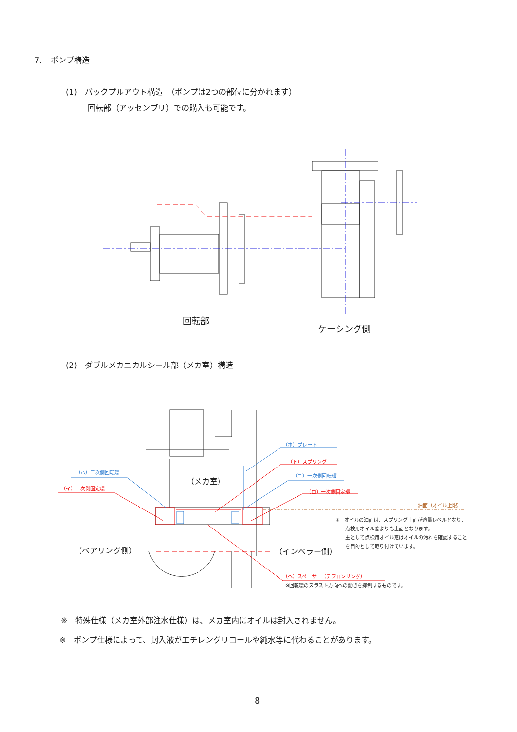7、　ポンプ構造
(1)　バックプルアウト構造　（ポンプは2つの部位に分かれます）
回転部（アッセンブリ）での購入も可能です。
回転部
ケーシング側
(2)　ダブルメカニカルシール部（メカ室）構造
（ホ）プレート
（ト）スプリング
（ハ）二次側回転環
（ニ）一次側回転環
（メカ室）
（イ）二次側固定環
（ロ）一次側固定環
油面（オイル上限）
※　オイルの油面は、スプリング上面が適量レベルとなり、
　　点検用オイル窓よりも上面となります。
　　主として点検用オイル窓はオイルの汚れを確認すること
　　を目的として取り付けています。
（ベアリング側） （インペラー側）
（ヘ）スペーサー（テフロンリング）
※回転環のスラスト方向への動きを抑制するものです。
※　特殊仕様（メカ室外部注水仕様）は、メカ室内にオイルは封入されません。
※　ポンプ仕様によって、封入液がエチレングリコールや純水等に代わることがあります。
8